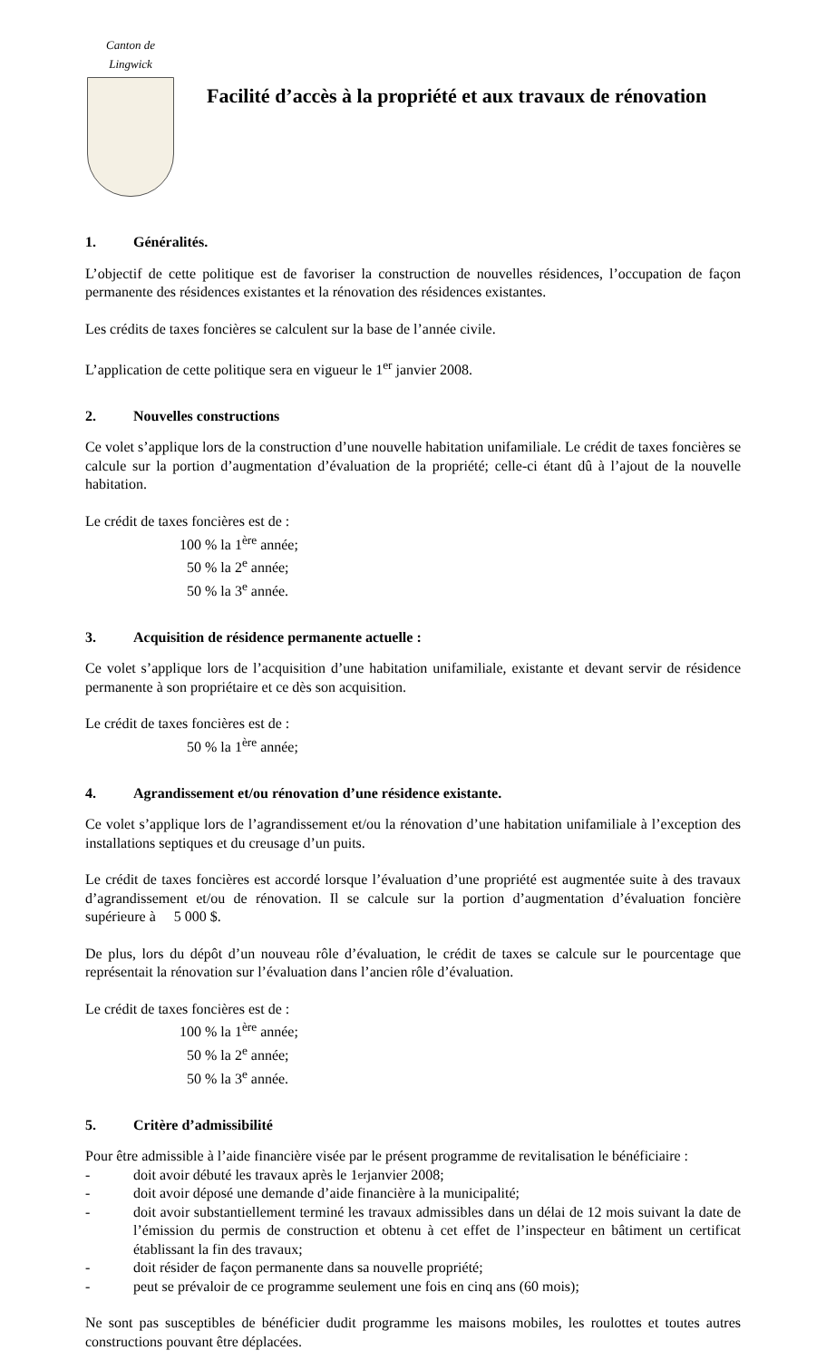Canton de Lingwick
Facilité d’accès à la propriété et aux travaux de rénovation
1. Généralités.
L’objectif de cette politique est de favoriser la construction de nouvelles résidences, l’occupation de façon permanente des résidences existantes et la rénovation des résidences existantes.
Les crédits de taxes foncières se calculent sur la base de l’année civile.
L’application de cette politique sera en vigueur le 1<sup>er</sup> janvier 2008.
2. Nouvelles constructions
Ce volet s’applique lors de la construction d’une nouvelle habitation unifamiliale. Le crédit de taxes foncières se calcule sur la portion d’augmentation d’évaluation de la propriété; celle-ci étant dû à l’ajout de la nouvelle habitation.
Le crédit de taxes foncières est de :
100 % la 1<sup>ère</sup> année;
50 % la 2<sup>e</sup> année;
50 % la 3<sup>e</sup> année.
3. Acquisition de résidence permanente actuelle :
Ce volet s’applique lors de l’acquisition d’une habitation unifamiliale, existante et devant servir de résidence permanente à son propriétaire et ce dès son acquisition.
Le crédit de taxes foncières est de :
50 % la 1<sup>ère</sup> année;
4. Agrandissement et/ou rénovation d’une résidence existante.
Ce volet s’applique lors de l’agrandissement et/ou la rénovation d’une habitation unifamiliale à l’exception des installations septiques et du creusage d’un puits.
Le crédit de taxes foncières est accordé lorsque l’évaluation d’une propriété est augmentée suite à des travaux d’agrandissement et/ou de rénovation. Il se calcule sur la portion d’augmentation d’évaluation foncière supérieure à 5 000 $.
De plus, lors du dépôt d’un nouveau rôle d’évaluation, le crédit de taxes se calcule sur le pourcentage que représentait la rénovation sur l’évaluation dans l’ancien rôle d’évaluation.
Le crédit de taxes foncières est de :
100 % la 1<sup>ère</sup> année;
50 % la 2<sup>e</sup> année;
50 % la 3<sup>e</sup> année.
5. Critère d’admissibilité
Pour être admissible à l’aide financière visée par le présent programme de revitalisation le bénéficiaire :
- doit avoir débuté les travaux après le 1<sup>er</sup> janvier 2008;
- doit avoir déposé une demande d’aide financière à la municipalité;
- doit avoir substantiellement terminé les travaux admissibles dans un délai de 12 mois suivant la date de l’émission du permis de construction et obtenu à cet effet de l’inspecteur en bâtiment un certificat établissant la fin des travaux;
- doit résider de façon permanente dans sa nouvelle propriété;
- peut se prévaloir de ce programme seulement une fois en cinq ans (60 mois);
Ne sont pas susceptibles de bénéficier dudit programme les maisons mobiles, les roulottes et toutes autres constructions pouvant être déplacées.